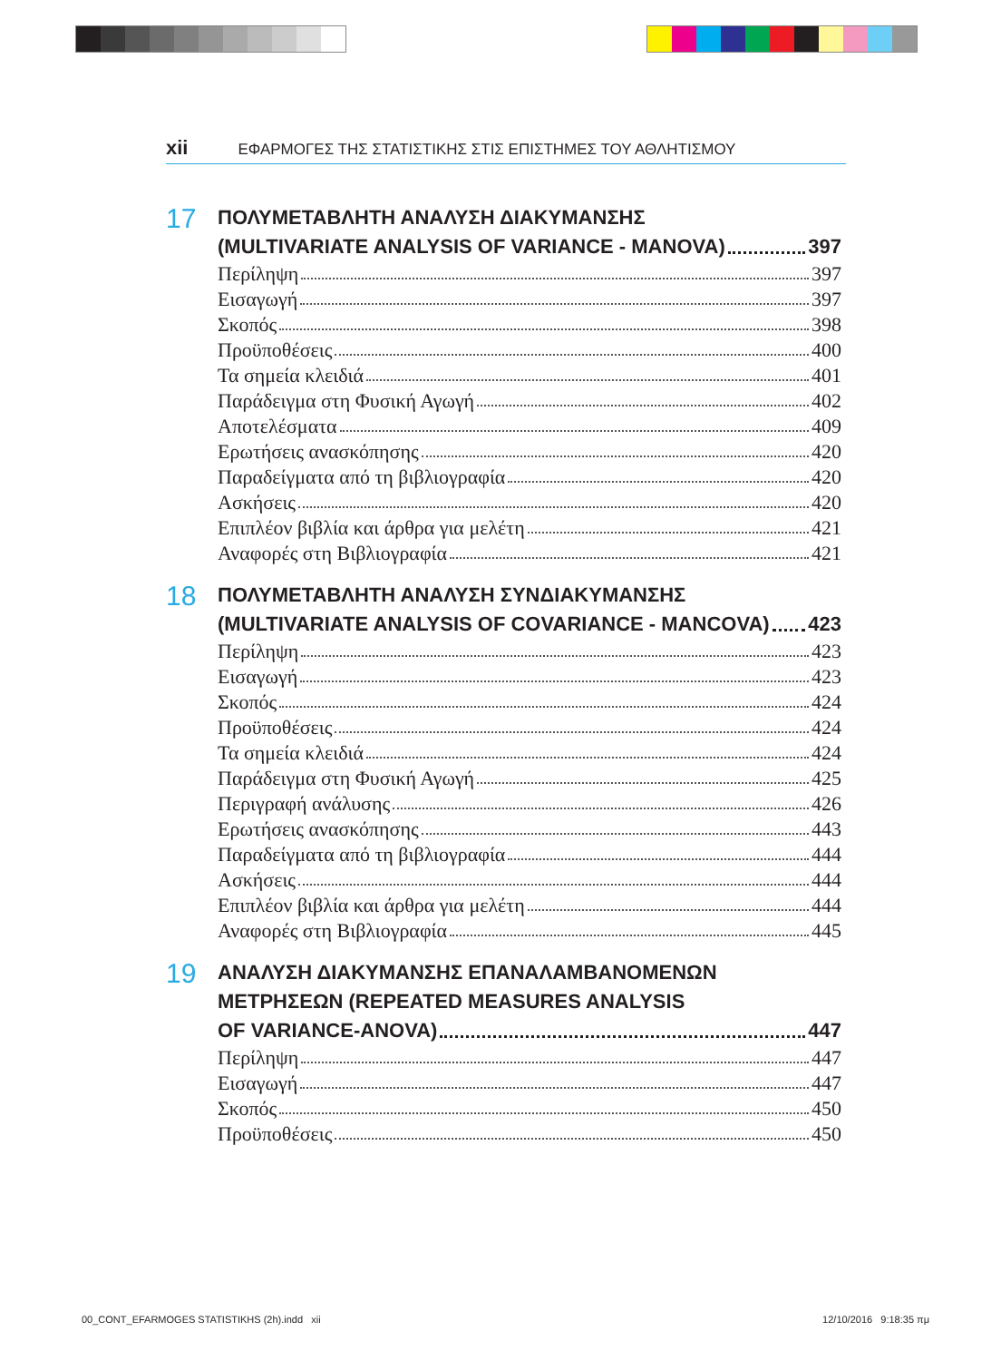xii ΕΦΑΡΜΟΓΕΣ ΤΗΣ ΣΤΑΤΙΣΤΙΚΗΣ ΣΤΙΣ ΕΠΙΣΤΗΜΕΣ ΤΟΥ ΑΘΛΗΤΙΣΜΟΥ
17
ΠΟΛΥΜΕΤΑΒΛΗΤΗ ΑΝΑΛΥΣΗ ΔΙΑΚΥΜΑΝΣΗΣ
(MULTIVARIATE ANALYSIS OF VARIANCE - MANOVA) 397
Περίληψη 397
Εισαγωγή 397
Σκοπός 398
Προϋποθέσεις 400
Τα σημεία κλειδιά 401
Παράδειγμα στη Φυσική Αγωγή 402
Αποτελέσματα 409
Ερωτήσεις ανασκόπησης 420
Παραδείγματα από τη βιβλιογραφία 420
Ασκήσεις 420
Επιπλέον βιβλία και άρθρα για μελέτη 421
Αναφορές στη Βιβλιογραφία 421
18
ΠΟΛΥΜΕΤΑΒΛΗΤΗ ΑΝΑΛΥΣΗ ΣΥΝΔΙΑΚΥΜΑΝΣΗΣ
(MULTIVARIATE ANALYSIS OF COVARIANCE - MANCOVA) 423
Περίληψη 423
Εισαγωγή 423
Σκοπός 424
Προϋποθέσεις 424
Τα σημεία κλειδιά 424
Παράδειγμα στη Φυσική Αγωγή 425
Περιγραφή ανάλυσης 426
Ερωτήσεις ανασκόπησης 443
Παραδείγματα από τη βιβλιογραφία 444
Ασκήσεις 444
Επιπλέον βιβλία και άρθρα για μελέτη 444
Αναφορές στη Βιβλιογραφία 445
19
ΑΝΑΛΥΣΗ ΔΙΑΚΥΜΑΝΣΗΣ ΕΠΑΝΑΛΑΜΒΑΝΟΜΕΝΩΝ
ΜΕΤΡΗΣΕΩΝ (REPEATED MEASURES ANALYSIS
OF VARIANCE-ANOVA) 447
Περίληψη 447
Εισαγωγή 447
Σκοπός 450
Προϋποθέσεις 450
00_CONT_EFARMOGES STATISTIKHS (2h).indd xii 12/10/2016 9:18:35 πμ